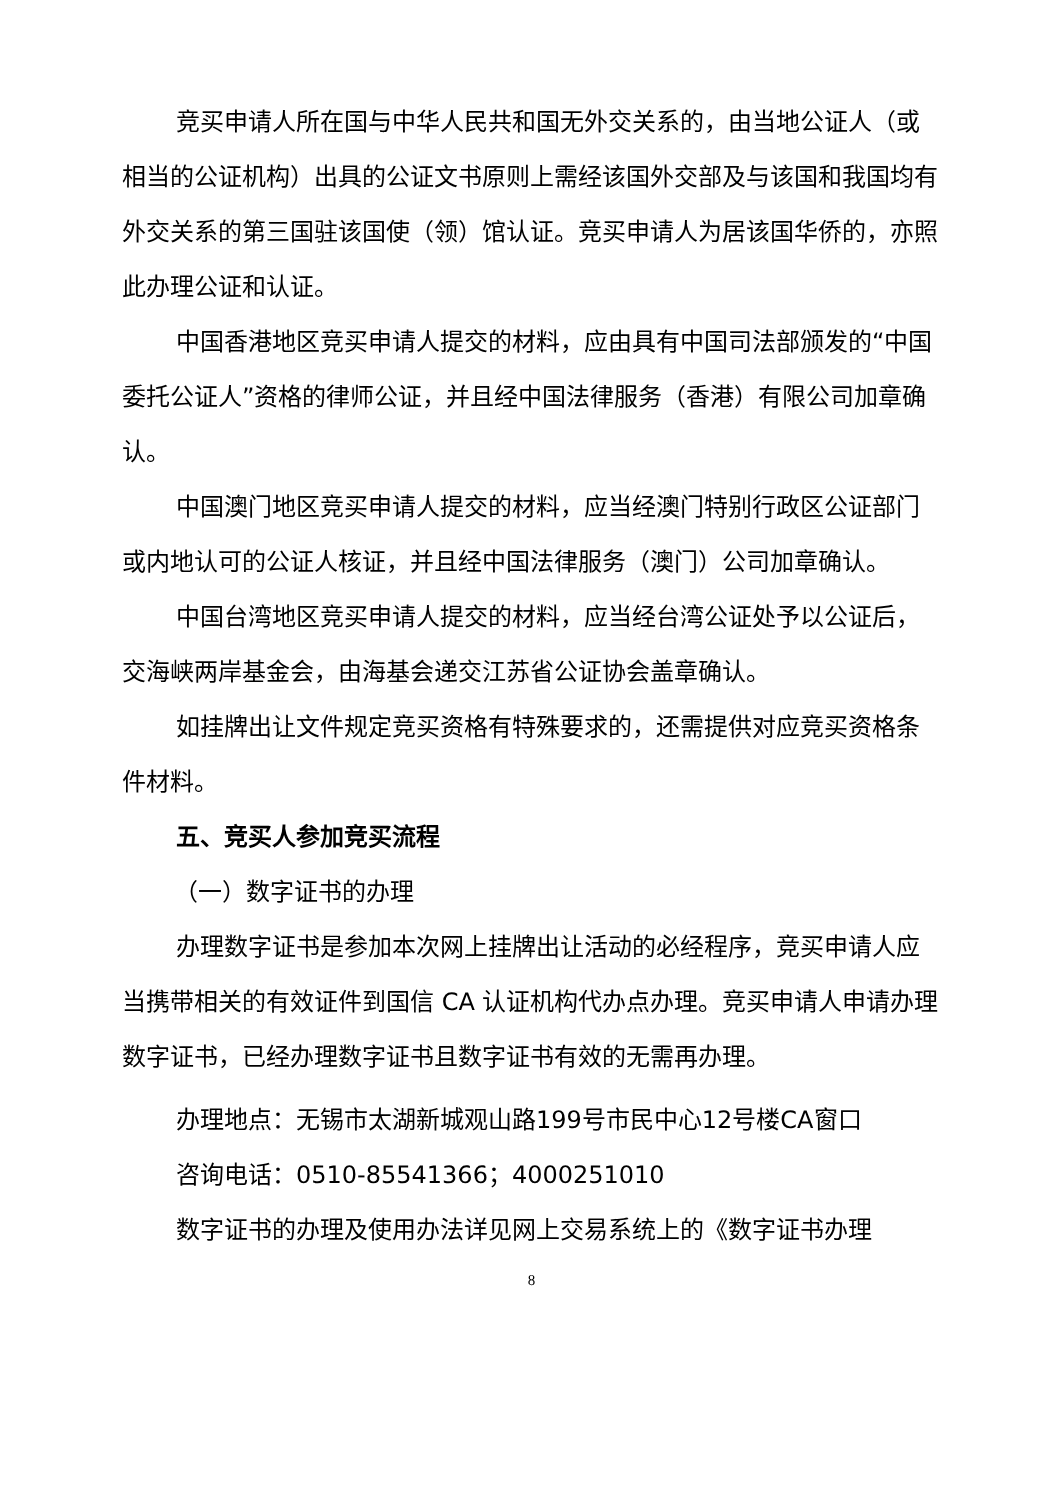竞买申请人所在国与中华人民共和国无外交关系的，由当地公证人（或相当的公证机构）出具的公证文书原则上需经该国外交部及与该国和我国均有外交关系的第三国驻该国使（领）馆认证。竞买申请人为居该国华侨的，亦照此办理公证和认证。
中国香港地区竞买申请人提交的材料，应由具有中国司法部颁发的“中国委托公证人”资格的律师公证，并且经中国法律服务（香港）有限公司加章确认。
中国澳门地区竞买申请人提交的材料，应当经澳门特别行政区公证部门或内地认可的公证人核证，并且经中国法律服务（澳门）公司加章确认。
中国台湾地区竞买申请人提交的材料，应当经台湾公证处予以公证后，交海峡两岸基金会，由海基会递交江苏省公证协会盖章确认。
如挂牌出让文件规定竞买资格有特殊要求的，还需提供对应竞买资格条件材料。
五、竞买人参加竞买流程
（一）数字证书的办理
办理数字证书是参加本次网上挂牌出让活动的必经程序，竞买申请人应当携带相关的有效证件到国信 CA 认证机构代办点办理。竞买申请人申请办理数字证书，已经办理数字证书且数字证书有效的无需再办理。
办理地点：无锡市太湖新城观山路199号市民中心12号楼CA窗口
咨询电话：0510-85541366；4000251010
数字证书的办理及使用办法详见网上交易系统上的《数字证书办理
8